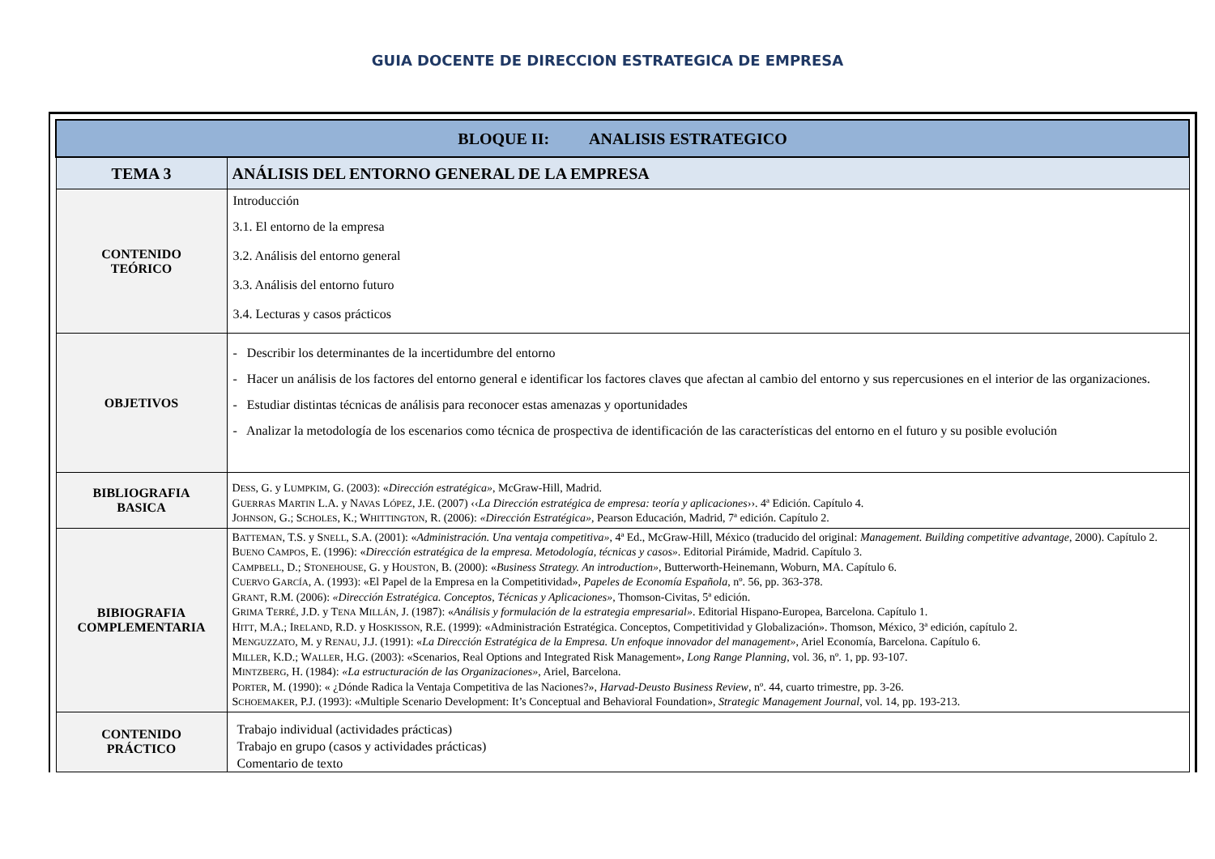GUIA DOCENTE DE DIRECCION ESTRATEGICA DE EMPRESA
| BLOQUE II: ANALISIS ESTRATEGICO | |
| --- | --- |
| TEMA 3 | ANÁLISIS DEL ENTORNO GENERAL DE LA EMPRESA |
| CONTENIDO TEÓRICO | Introducción 3.1. El entorno de la empresa 3.2. Análisis del entorno general 3.3. Análisis del entorno futuro 3.4. Lecturas y casos prácticos |
| OBJETIVOS | - Describir los determinantes de la incertidumbre del entorno - Hacer un análisis de los factores del entorno general e identificar los factores claves que afectan al cambio del entorno y sus repercusiones en el interior de las organizaciones. - Estudiar distintas técnicas de análisis para reconocer estas amenazas y oportunidades - Analizar la metodología de los escenarios como técnica de prospectiva de identificación de las características del entorno en el futuro y su posible evolución |
| BIBLIOGRAFIA BASICA | D ESS , G. y L UMPKIM , G. (2003): « Dirección estratégica» , McGraw-Hill, Madrid. G UERRAS M ARTIN L.A. y N AVAS L ÓPEZ , J.E. (2007) ‹‹ La Dirección estratégica de empresa: teoría y aplicaciones ››. 4ª Edición. Capítulo 4. J OHNSON , G.; S CHOLES , K.; W HITTINGTON , R. (2006): «Dirección Estratégica», Pearson Educación, Madrid, 7ª edición. Capítulo 2. |
| BIBIOGRAFIA COMPLEMENTARIA | B ATTEMAN , T.S. y S NELL , S.A. (2001): « Administración. Una ventaja competitiva» , 4ª Ed., McGraw-Hill, México (traducido del original: Management. Building competitive advantage , 2000). Capítulo 2. B UENO C AMPOS , E. (1996): « Dirección estratégica de la empresa. Metodología, técnicas y casos» . Editorial Pirámide, Madrid. Capítulo 3. C AMPBELL , D.; S TONEHOUSE , G. y H OUSTON , B. (2000): « Business Strategy. An introduction» , Butterworth-Heinemann, Woburn, MA. Capítulo 6. C UERVO G ARCÍA , A. (1993): «El Papel de la Empresa en la Competitividad», Papeles de Economía Española , nº. 56, pp. 363-378. G RANT , R.M. (2006): «Dirección Estratégica. Conceptos, Técnicas y Aplicaciones», Thomson-Civitas, 5ª edición. G RIMA T ERRÉ , J.D. y T ENA M ILLÁN , J. (1987): « Análisis y formulación de la estrategia empresarial» . Editorial Hispano-Europea, Barcelona. Capítulo 1. H ITT , M.A.; I RELAND , R.D. y H OSKISSON , R.E. (1999): «Administración Estratégica. Conceptos, Competitividad y Globalización». Thomson, México, 3ª edición, capítulo 2. M ENGUZZATO , M. y R ENAU , J.J. (1991): « La Dirección Estratégica de la Empresa. Un enfoque innovador del management» , Ariel Economía, Barcelona. Capítulo 6. M ILLER , K.D.; W ALLER , H.G. (2003): «Scenarios, Real Options and Integrated Risk Management», Long Range Planning , vol. 36, nº. 1, pp. 93-107. M INTZBERG , H. (1984): «La estructuración de las Organizaciones» , Ariel, Barcelona. P ORTER , M. (1990): « ¿Dónde Radica la Ventaja Competitiva de las Naciones?», Harvad-Deusto Business Review , nº. 44, cuarto trimestre, pp. 3-26. S CHOEMAKER , P.J. (1993): «Multiple Scenario Development: It’s Conceptual and Behavioral Foundation», Strategic Management Journal , vol. 14, pp. 193-213. |
| CONTENIDO PRÁCTICO | Trabajo individual (actividades prácticas) Trabajo en grupo (casos y actividades prácticas) Comentario de texto |